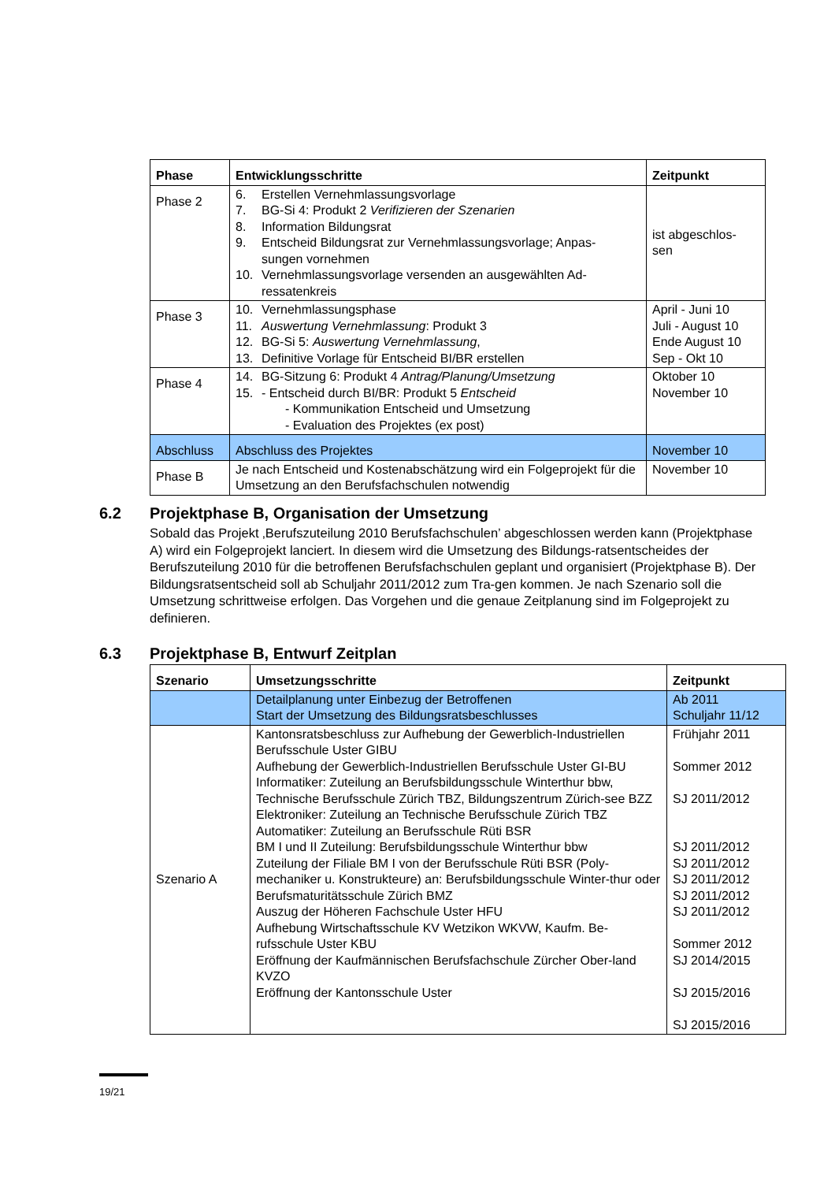| Phase | Entwicklungsschritte | Zeitpunkt |
| --- | --- | --- |
| Phase 2 | 6. Erstellen Vernehmlassungsvorlage 7. BG-Si 4: Produkt 2 Verifizieren der Szenarien 8. Information Bildungsrat 9. Entscheid Bildungsrat zur Vernehmlassungsvorlage; Anpas- sungen vornehmen 10. Vernehmlassungsvorlage versenden an ausgewählten Ad- ressatenkreis | ist abgeschlos- sen |
| Phase 3 | 10. Vernehmlassungsphase 11. Auswertung Vernehmlassung : Produkt 3 12. BG-Si 5: Auswertung Vernehmlassung , 13. Definitive Vorlage für Entscheid BI/BR erstellen | April - Juni 10 Juli - August 10 Ende August 10 Sep - Okt 10 |
| Phase 4 | 14. BG-Sitzung 6: Produkt 4 Antrag/Planung/Umsetzung 15. - Entscheid durch BI/BR: Produkt 5 Entscheid - Kommunikation Entscheid und Umsetzung - Evaluation des Projektes (ex post) | Oktober 10 November 10 |
| Abschluss | Abschluss des Projektes | November 10 |
| Phase B | Je nach Entscheid und Kostenabschätzung wird ein Folgeprojekt für die Umsetzung an den Berufsfachschulen notwendig | November 10 |
6.2 Projektphase B, Organisation der Umsetzung
Sobald das Projekt ‚Berufszuteilung 2010 Berufsfachschulen’ abgeschlossen werden kann (Projektphase A) wird ein Folgeprojekt lanciert. In diesem wird die Umsetzung des Bildungs-ratsentscheides der Berufszuteilung 2010 für die betroffenen Berufsfachschulen geplant und organisiert (Projektphase B). Der Bildungsratsentscheid soll ab Schuljahr 2011/2012 zum Tra-gen kommen. Je nach Szenario soll die Umsetzung schrittweise erfolgen. Das Vorgehen und die genaue Zeitplanung sind im Folgeprojekt zu definieren.
6.3 Projektphase B, Entwurf Zeitplan
| Szenario | Umsetzungsschritte | Zeitpunkt |
| --- | --- | --- |
| | Detailplanung unter Einbezug der Betroffenen Start der Umsetzung des Bildungsratsbeschlusses | Ab 2011 Schuljahr 11/12 |
| Szenario A | Kantonsratsbeschluss zur Aufhebung der Gewerblich-Industriellen Berufsschule Uster GIBU Aufhebung der Gewerblich-Industriellen Berufsschule Uster GI-BU Informatiker: Zuteilung an Berufsbildungsschule Winterthur bbw, Technische Berufsschule Zürich TBZ, Bildungszentrum Zürich-see BZZ Elektroniker: Zuteilung an Technische Berufsschule Zürich TBZ Automatiker: Zuteilung an Berufsschule Rüti BSR BM I und II Zuteilung: Berufsbildungsschule Winterthur bbw Zuteilung der Filiale BM I von der Berufsschule Rüti BSR (Poly-mechaniker u. Konstrukteure) an: Berufsbildungsschule Winter-thur oder Berufsmaturitätsschule Zürich BMZ Auszug der Höheren Fachschule Uster HFU Aufhebung Wirtschaftsschule KV Wetzikon WKVW, Kaufm. Be-rufsschule Uster KBU Eröffnung der Kaufmännischen Berufsfachschule Zürcher Ober-land KVZO Eröffnung der Kantonsschule Uster | Frühjahr 2011 Sommer 2012 SJ 2011/2012 SJ 2011/2012 SJ 2011/2012 SJ 2011/2012 SJ 2011/2012 SJ 2011/2012 Sommer 2012 SJ 2014/2015 SJ 2015/2016 SJ 2015/2016 |
19/21